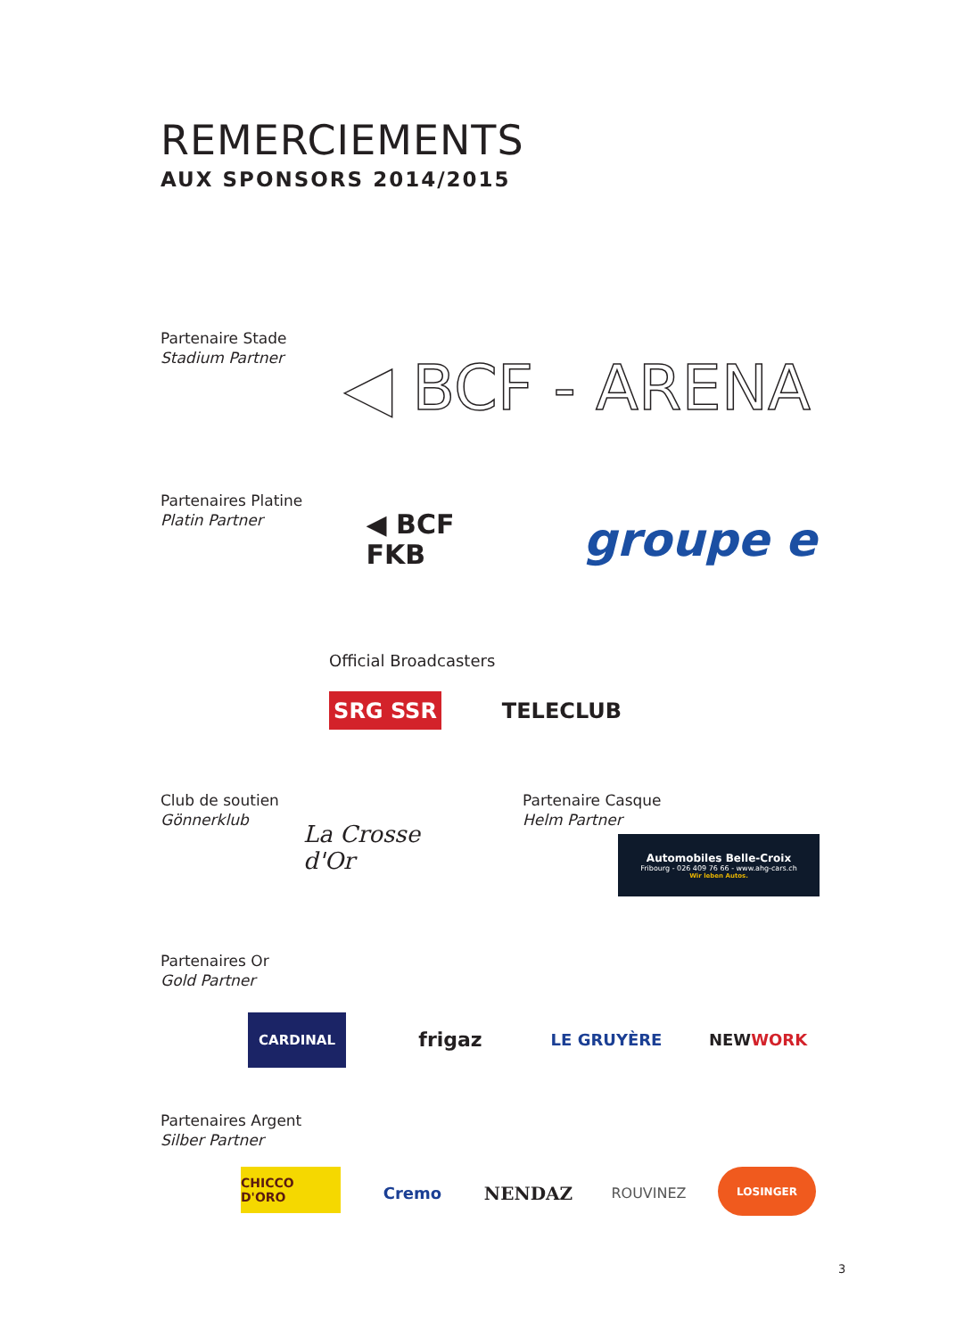REMERCIEMENTS
AUX SPONSORS 2014/2015
Partenaire Stade
Stadium Partner
◀ BCF - ARENA
Partenaires Platine
Platin Partner
◀ BCF
FKB
groupe e
Official Broadcasters
SRG SSR TELECLUB
Club de soutien
Gönnerklub
La Crosse d'Or
Partenaire Casque
Helm Partner
Automobiles Belle-Croix
Fribourg - 026 409 76 66 - www.ahg-cars.ch
Wir leben Autos.
Partenaires Or
Gold Partner
CARDINAL frigaz LE GRUYÈRE NEW WORK
Partenaires Argent
Silber Partner
CHICCO D'ORO Cremo NENDAZ ROUVINEZ LOSINGER
3